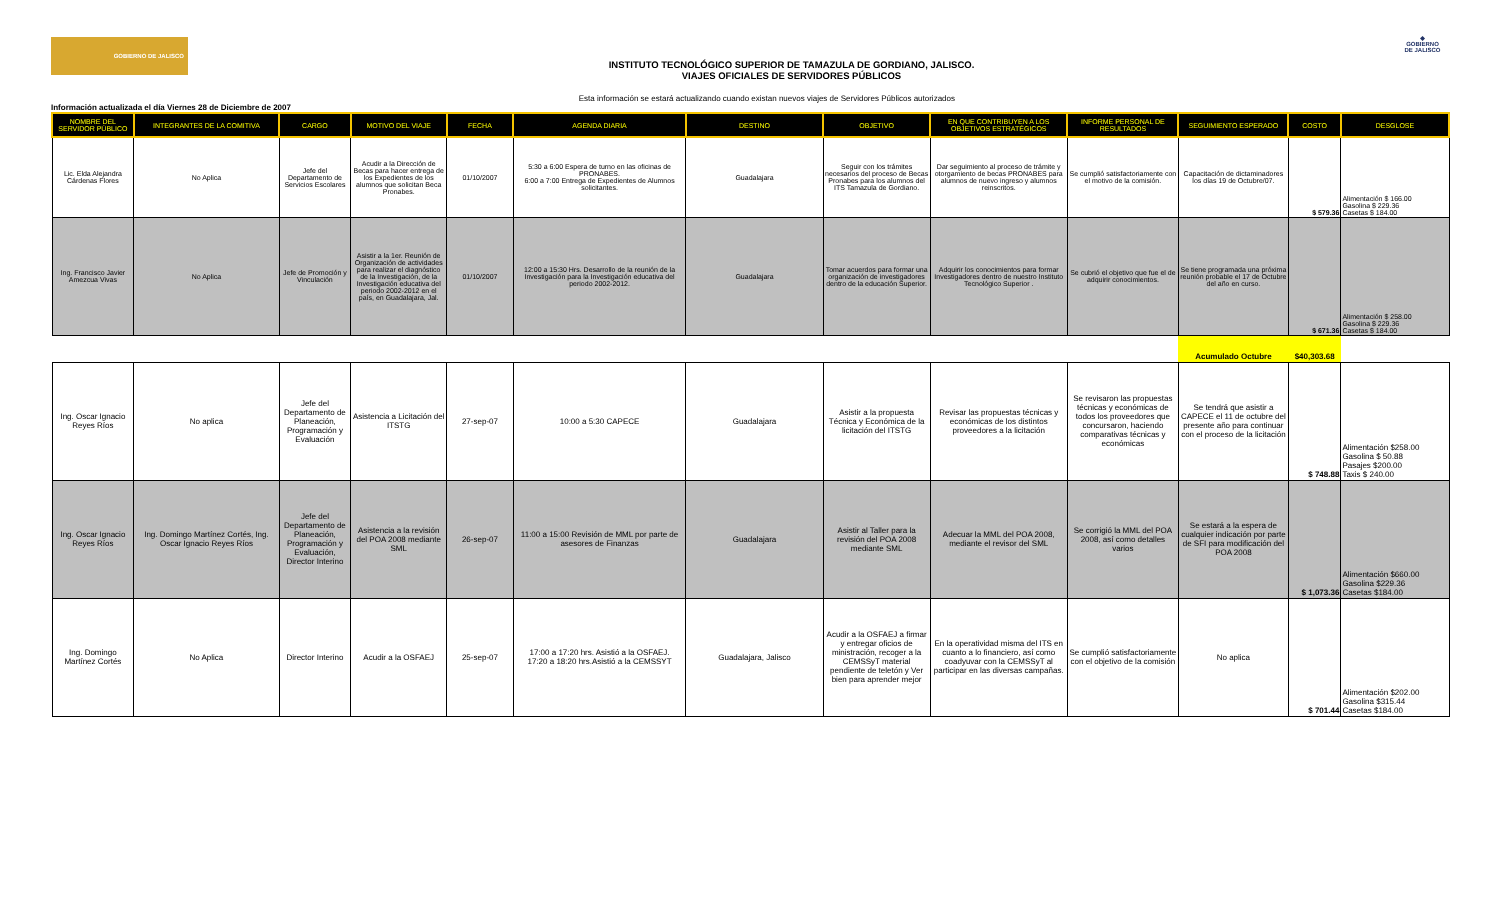GOBIERNO DE JALISCO
INSTITUTO TECNOLÓGICO SUPERIOR DE TAMAZULA DE GORDIANO, JALISCO.
VIAJES OFICIALES DE SERVIDORES PÚBLICOS
◆
GOBIERNO
DE JALISCO
Esta información se estará actualizando cuando existan nuevos viajes de Servidores Públicos autorizados
Información actualizada el día Viernes 28 de Diciembre de 2007
| NOMBRE DEL SERVIDOR PÚBLICO | INTEGRANTES DE LA COMITIVA | CARGO | MOTIVO DEL VIAJE | FECHA | AGENDA DIARIA | DESTINO | OBJETIVO | EN QUE CONTRIBUYEN A LOS OBJETIVOS ESTRATÉGICOS | INFORME PERSONAL DE RESULTADOS | SEGUIMIENTO ESPERADO | COSTO | DESGLOSE |
| --- | --- | --- | --- | --- | --- | --- | --- | --- | --- | --- | --- | --- |
| Lic. Elda Alejandra Cárdenas Flores | No Aplica | Jefe del Departamento de Servicios Escolares | Acudir a la Dirección de Becas para hacer entrega de los Expedientes de los alumnos que solicitan Beca Pronabes. | 01/10/2007 | 5:30 a 6:00 Espera de turno en las oficinas de PRONABES. 6:00 a 7:00 Entrega de Expedientes de Alumnos solicitantes. | Guadalajara | Seguir con los trámites necesarios del proceso de Becas Pronabes para los alumnos del ITS Tamazula de Gordiano. | Dar seguimiento al proceso de trámite y otorgamiento de becas PRONABES para alumnos de nuevo ingreso y alumnos reinscritos. | Se cumplió satisfactoriamente con el motivo de la comisión. | Capacitación de dictaminadores los días 19 de Octubre/07. | $ 579.36 | Alimentación $ 166.00 Gasolina $ 229.36 Casetas $ 184.00 |
| Ing. Francisco Javier Amezcua Vivas | No Aplica | Jefe de Promoción y Vinculación | Asistir a la 1er. Reunión de Organización de actividades para realizar el diagnóstico de la Investigación, de la Investigación educativa del periodo 2002-2012 en el país, en Guadalajara, Jal. | 01/10/2007 | 12:00 a 15:30 Hrs. Desarrollo de la reunión de la Investigación para la Investigación educativa del periodo 2002-2012. | Guadalajara | Tomar acuerdos para formar una organización de investigadores dentro de la educación Superior. | Adquirir los conocimientos para formar Investigadores dentro de nuestro Instituto Tecnológico Superior . | Se cubrió el objetivo que fue el de adquirir conocimientos. | Se tiene programada una próxima reunión probable el 17 de Octubre del año en curso. | $ 671.36 | Alimentación $ 258.00 Gasolina $ 229.36 Casetas $ 184.00 |
| | | | | | | | | | | Acumulado Octubre | $40,303.68 | |
| Ing. Oscar Ignacio Reyes Ríos | No aplica | Jefe del Departamento de Planeación, Programación y Evaluación | Asistencia a Licitación del ITSTG | 27-sep-07 | 10:00 a 5:30 CAPECE | Guadalajara | Asistir a la propuesta Técnica y Económica de la licitación del ITSTG | Revisar las propuestas técnicas y económicas de los distintos proveedores a la licitación | Se revisaron las propuestas técnicas y económicas de todos los proveedores que concursaron, haciendo comparativas técnicas y económicas | Se tendrá que asistir a CAPECE el 11 de octubre del presente año para continuar con el proceso de la licitación | $ 748.88 | Alimentación $258.00 Gasolina $ 50.88 Pasajes $200.00 Taxis $ 240.00 |
| Ing. Oscar Ignacio Reyes Ríos | Ing. Domingo Martínez Cortés, Ing. Oscar Ignacio Reyes Ríos | Jefe del Departamento de Planeación, Programación y Evaluación, Director Interino | Asistencia a la revisión del POA 2008 mediante SML | 26-sep-07 | 11:00 a 15:00 Revisión de MML por parte de asesores de Finanzas | Guadalajara | Asistir al Taller para la revisión del POA 2008 mediante SML | Adecuar la MML del POA 2008, mediante el revisor del SML | Se corrigió la MML del POA 2008, así como detalles varios | Se estará a la espera de cualquier indicación por parte de SFI para modificación del POA 2008 | $ 1,073.36 | Alimentación $660.00 Gasolina $229.36 Casetas $184.00 |
| Ing. Domingo Martínez Cortés | No Aplica | Director Interino | Acudir a la OSFAEJ | 25-sep-07 | 17:00 a 17:20 hrs. Asistió a la OSFAEJ. 17:20 a 18:20 hrs.Asistió a la CEMSSYT | Guadalajara, Jalisco | Acudir a la OSFAEJ a firmar y entregar oficios de ministración, recoger a la CEMSSyT material pendiente de teletón y Ver bien para aprender mejor | En la operatividad misma del ITS en cuanto a lo financiero, así como coadyuvar con la CEMSSyT al participar en las diversas campañas. | Se cumplió satisfactoriamente con el objetivo de la comisión | No aplica | $ 701.44 | Alimentación $202.00 Gasolina $315.44 Casetas $184.00 |